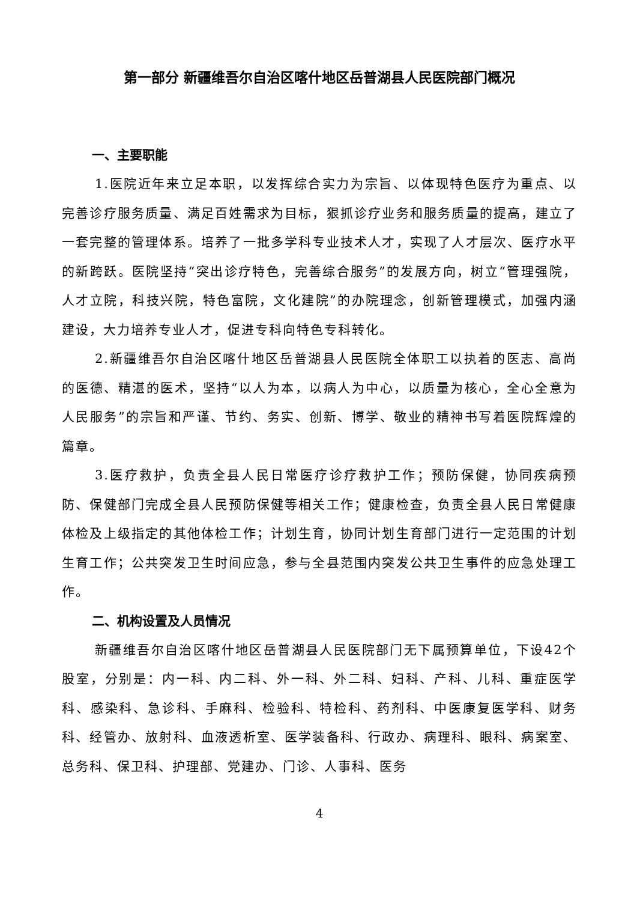第一部分 新疆维吾尔自治区喀什地区岳普湖县人民医院部门概况
一、主要职能
1.医院近年来立足本职，以发挥综合实力为宗旨、以体现特色医疗为重点、以完善诊疗服务质量、满足百姓需求为目标，狠抓诊疗业务和服务质量的提高，建立了一套完整的管理体系。培养了一批多学科专业技术人才，实现了人才层次、医疗水平的新跨跃。医院坚持“突出诊疗特色，完善综合服务”的发展方向，树立“管理强院，人才立院，科技兴院，特色富院，文化建院”的办院理念，创新管理模式，加强内涵建设，大力培养专业人才，促进专科向特色专科转化。
2.新疆维吾尔自治区喀什地区岳普湖县人民医院全体职工以执着的医志、高尚的医德、精湛的医术，坚持“以人为本，以病人为中心，以质量为核心，全心全意为人民服务”的宗旨和严谨、节约、务实、创新、博学、敬业的精神书写着医院辉煌的篇章。
3.医疗救护，负责全县人民日常医疗诊疗救护工作；预防保健，协同疾病预防、保健部门完成全县人民预防保健等相关工作；健康检查，负责全县人民日常健康体检及上级指定的其他体检工作；计划生育，协同计划生育部门进行一定范围的计划生育工作；公共突发卫生时间应急，参与全县范围内突发公共卫生事件的应急处理工作。
二、机构设置及人员情况
新疆维吾尔自治区喀什地区岳普湖县人民医院部门无下属预算单位，下设42个股室，分别是：内一科、内二科、外一科、外二科、妇科、产科、儿科、重症医学科、感染科、急诊科、手麻科、检验科、特检科、药剂科、中医康复医学科、财务科、经管办、放射科、血液透析室、医学装备科、行政办、病理科、眼科、病案室、总务科、保卫科、护理部、党建办、门诊、人事科、医务
4